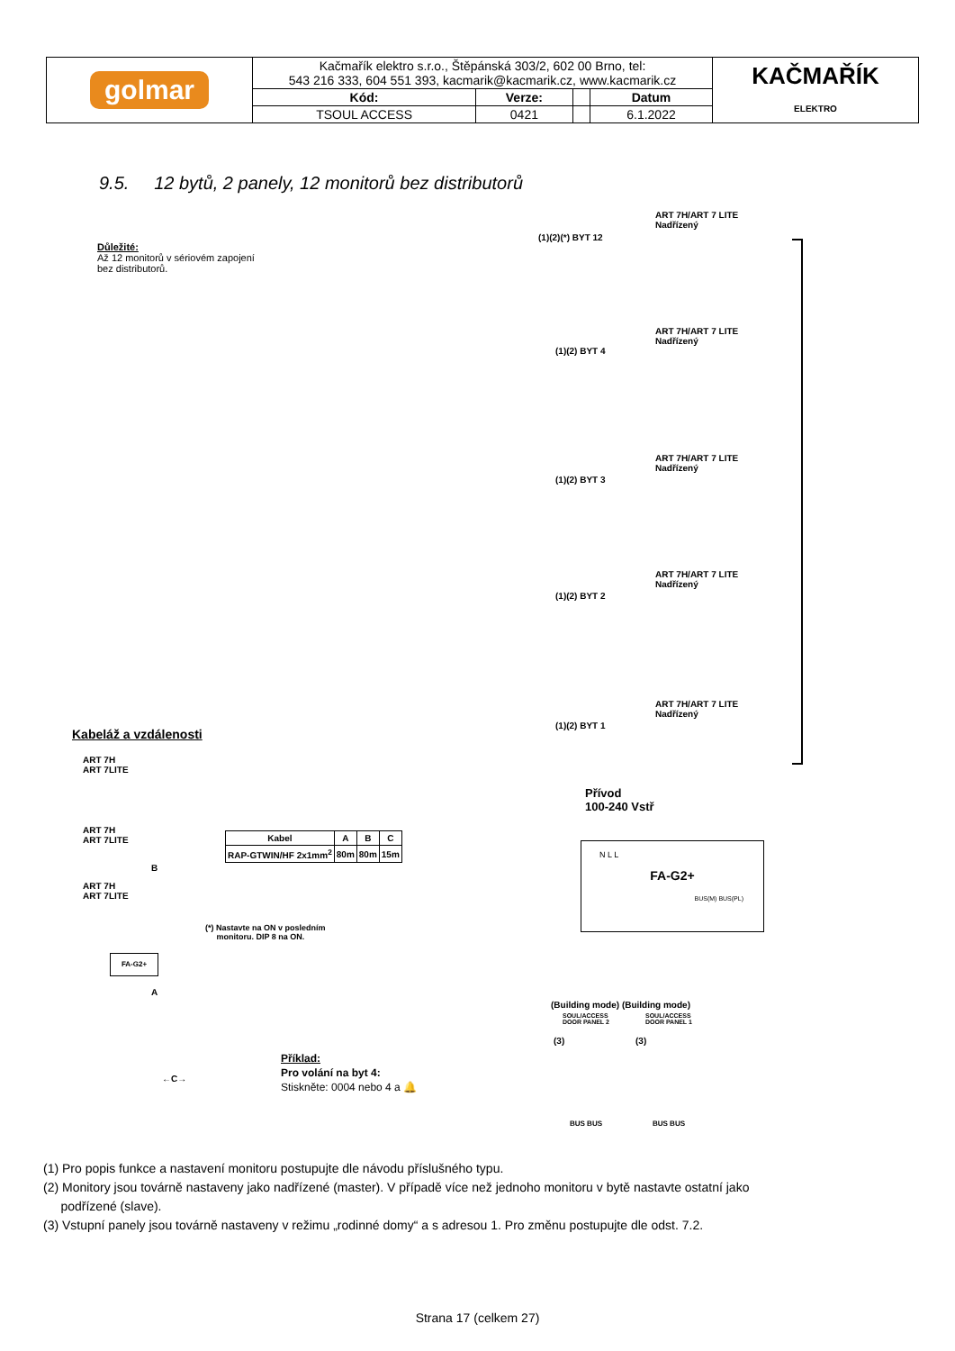| golmar | Kačmařík elektro s.r.o., Štěpánská 303/2, 602 00 Brno, tel: 543 216 333, 604 551 393, kacmarik@kacmarik.cz, www.kacmarik.cz | | | | KAČMAŘÍK ELEKTRO |
| | Kód: | Verze: | | Datum | |
| | TSOUL ACCESS | 0421 | | 6.1.2022 | |
9.5. 12 bytů, 2 panely, 12 monitorů bez distributorů
Důležité:
Až 12 monitorů v sériovém zapojení
bez distributorů.
(1)(2)(*) BYT 12
ART 7H/ART 7 LITE
Nadřízený
(1)(2) BYT 4
ART 7H/ART 7 LITE
Nadřízený
(1)(2) BYT 3
ART 7H/ART 7 LITE
Nadřízený
(1)(2) BYT 2
ART 7H/ART 7 LITE
Nadřízený
(1)(2) BYT 1
ART 7H/ART 7 LITE
Nadřízený
Přívod
100-240 Vstř
N L L
FA-G2+
BUS(M) BUS(PL)
Kabeláž a vzdálenosti
ART 7H
ART 7LITE
ART 7H
ART 7LITE
ART 7H
ART 7LITE
B
FA-G2+
A
←C→
| Kabel | A | B | C |
| --- | --- | --- | --- |
| RAP-GTWIN/HF 2x1mm<sup>2</sup> | 80m | 80m | 15m |
(*) Nastavte na ON v posledním
monitoru. DIP 8 na ON.
(Building mode) (Building mode)
SOUL/ACCESS
DOOR PANEL 2
SOUL/ACCESS
DOOR PANEL 1
(3) (3)
BUS BUS BUS BUS
Příklad:
Pro volání na byt 4:
Stiskněte: 0004 nebo 4 a 🔔
(1) Pro popis funkce a nastavení monitoru postupujte dle návodu příslušného typu.
(2) Monitory jsou továrně nastaveny jako nadřízené (master). V případě více než jednoho monitoru v bytě nastavte ostatní jako
podřízené (slave).
(3) Vstupní panely jsou továrně nastaveny v režimu „rodinné domy“ a s adresou 1. Pro změnu postupujte dle odst. 7.2.
Strana 17 (celkem 27)